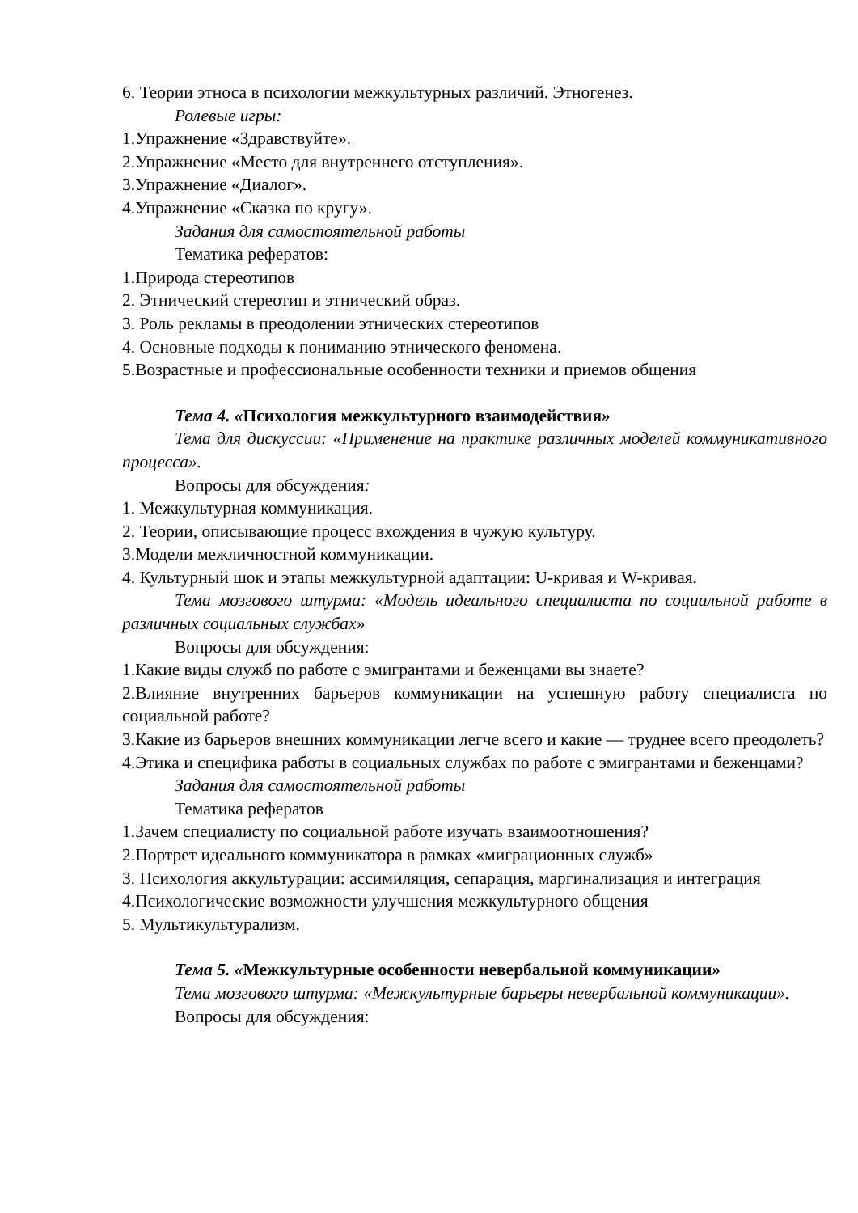6. Теории этноса в психологии межкультурных различий. Этногенез.
Ролевые игры:
1.Упражнение «Здравствуйте».
2.Упражнение «Место для внутреннего отступления».
3.Упражнение «Диалог».
4.Упражнение «Сказка по кругу».
Задания для самостоятельной работы
Тематика рефератов:
1.Природа стереотипов
2. Этнический стереотип и этнический образ.
3. Роль рекламы в преодолении этнических стереотипов
4. Основные подходы к пониманию этнического феномена.
5.Возрастные и профессиональные особенности техники и приемов общения
Тема 4. «Психология межкультурного взаимодействия»
Тема для дискуссии: «Применение на практике различных моделей коммуникативного процесса».
Вопросы для обсуждения:
1. Межкультурная коммуникация.
2. Теории, описывающие процесс вхождения в чужую культуру.
3.Модели межличностной коммуникации.
4. Культурный шок и этапы межкультурной адаптации: U-кривая и W-кривая.
Тема мозгового штурма: «Модель идеального специалиста по социальной работе в различных социальных службах»
Вопросы для обсуждения:
1.Какие виды служб по работе с эмигрантами и беженцами вы знаете?
2.Влияние внутренних барьеров коммуникации на успешную работу специалиста по социальной работе?
3.Какие из барьеров внешних коммуникации легче всего и какие — труднее всего преодолеть?
4.Этика и специфика работы в социальных службах по работе с эмигрантами и беженцами?
Задания для самостоятельной работы
Тематика рефератов
1.Зачем специалисту по социальной работе изучать взаимоотношения?
2.Портрет идеального коммуникатора в рамках «миграционных служб»
3. Психология аккультурации: ассимиляция, сепарация, маргинализация и интеграция
4.Психологические возможности улучшения межкультурного общения
5. Мультикультурализм.
Тема 5. «Межкультурные особенности невербальной коммуникации»
Тема мозгового штурма: «Межкультурные барьеры невербальной коммуникации».
Вопросы для обсуждения: